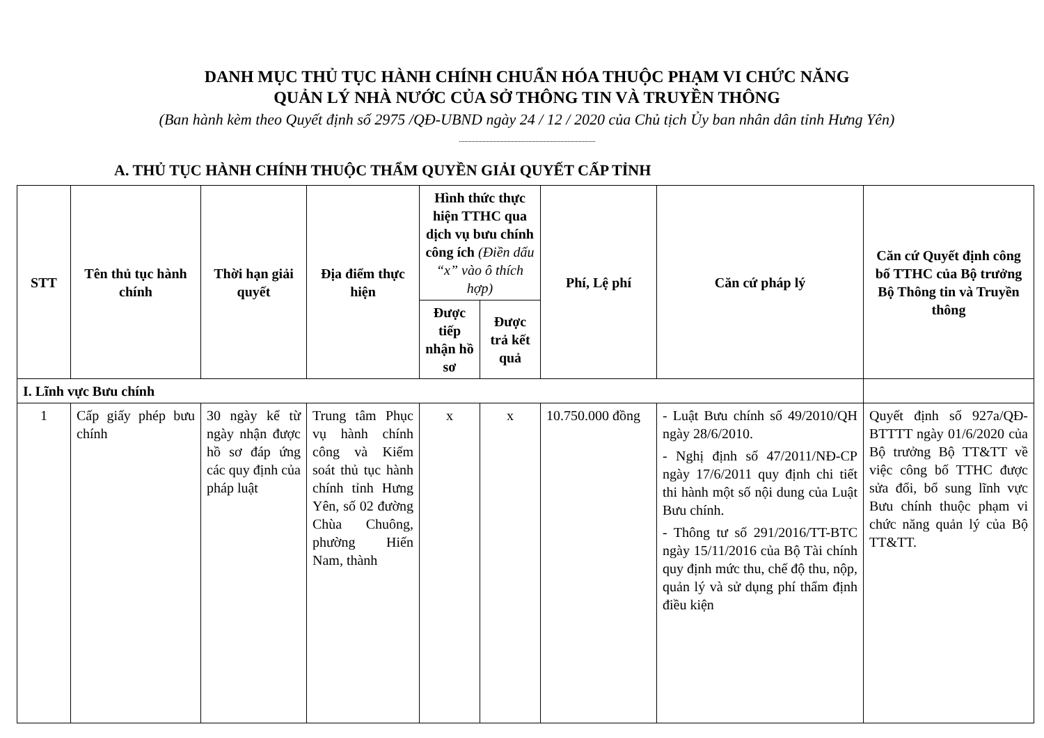DANH MỤC THỦ TỤC HÀNH CHÍNH CHUẨN HÓA THUỘC PHẠM VI CHỨC NĂNG
QUẢN LÝ NHÀ NƯỚC CỦA SỞ THÔNG TIN VÀ TRUYỀN THÔNG
(Ban hành kèm theo Quyết định số 2975 /QĐ-UBND ngày 24 / 12 / 2020 của Chủ tịch Ủy ban nhân dân tỉnh Hưng Yên)
A. THỦ TỤC HÀNH CHÍNH THUỘC THẨM QUYỀN GIẢI QUYẾT CẤP TỈNH
| STT | Tên thủ tục hành chính | Thời hạn giải quyết | Địa điểm thực hiện | Hình thức thực hiện TTHC qua dịch vụ bưu chính công ích (Điền dấu “x” vào ô thích hợp) | | Phí, Lệ phí | Căn cứ pháp lý | Căn cứ Quyết định công bố TTHC của Bộ trưởng Bộ Thông tin và Truyền thông |
| --- | --- | --- | --- | --- | --- | --- | --- | --- |
| | | | | Được tiếp nhận hồ sơ | Được trả kết quả | | | |
| I. Lĩnh vực Bưu chính | | | | | | | | |
| 1 | Cấp giấy phép bưu chính | 30 ngày kể từ ngày nhận được hồ sơ đáp ứng các quy định của pháp luật | Trung tâm Phục vụ hành chính công và Kiểm soát thủ tục hành chính tỉnh Hưng Yên, số 02 đường Chùa Chuông, phường Hiến Nam, thành | x | x | 10.750.000 đồng | - Luật Bưu chính số 49/2010/QH ngày 28/6/2010. - Nghị định số 47/2011/NĐ-CP ngày 17/6/2011 quy định chi tiết thi hành một số nội dung của Luật Bưu chính. - Thông tư số 291/2016/TT-BTC ngày 15/11/2016 của Bộ Tài chính quy định mức thu, chế độ thu, nộp, quản lý và sử dụng phí thẩm định điều kiện | Quyết định số 927a/QĐ-BTTTT ngày 01/6/2020 của Bộ trưởng Bộ TT&TT về việc công bố TTHC được sửa đổi, bổ sung lĩnh vực Bưu chính thuộc phạm vi chức năng quản lý của Bộ TT&TT. |